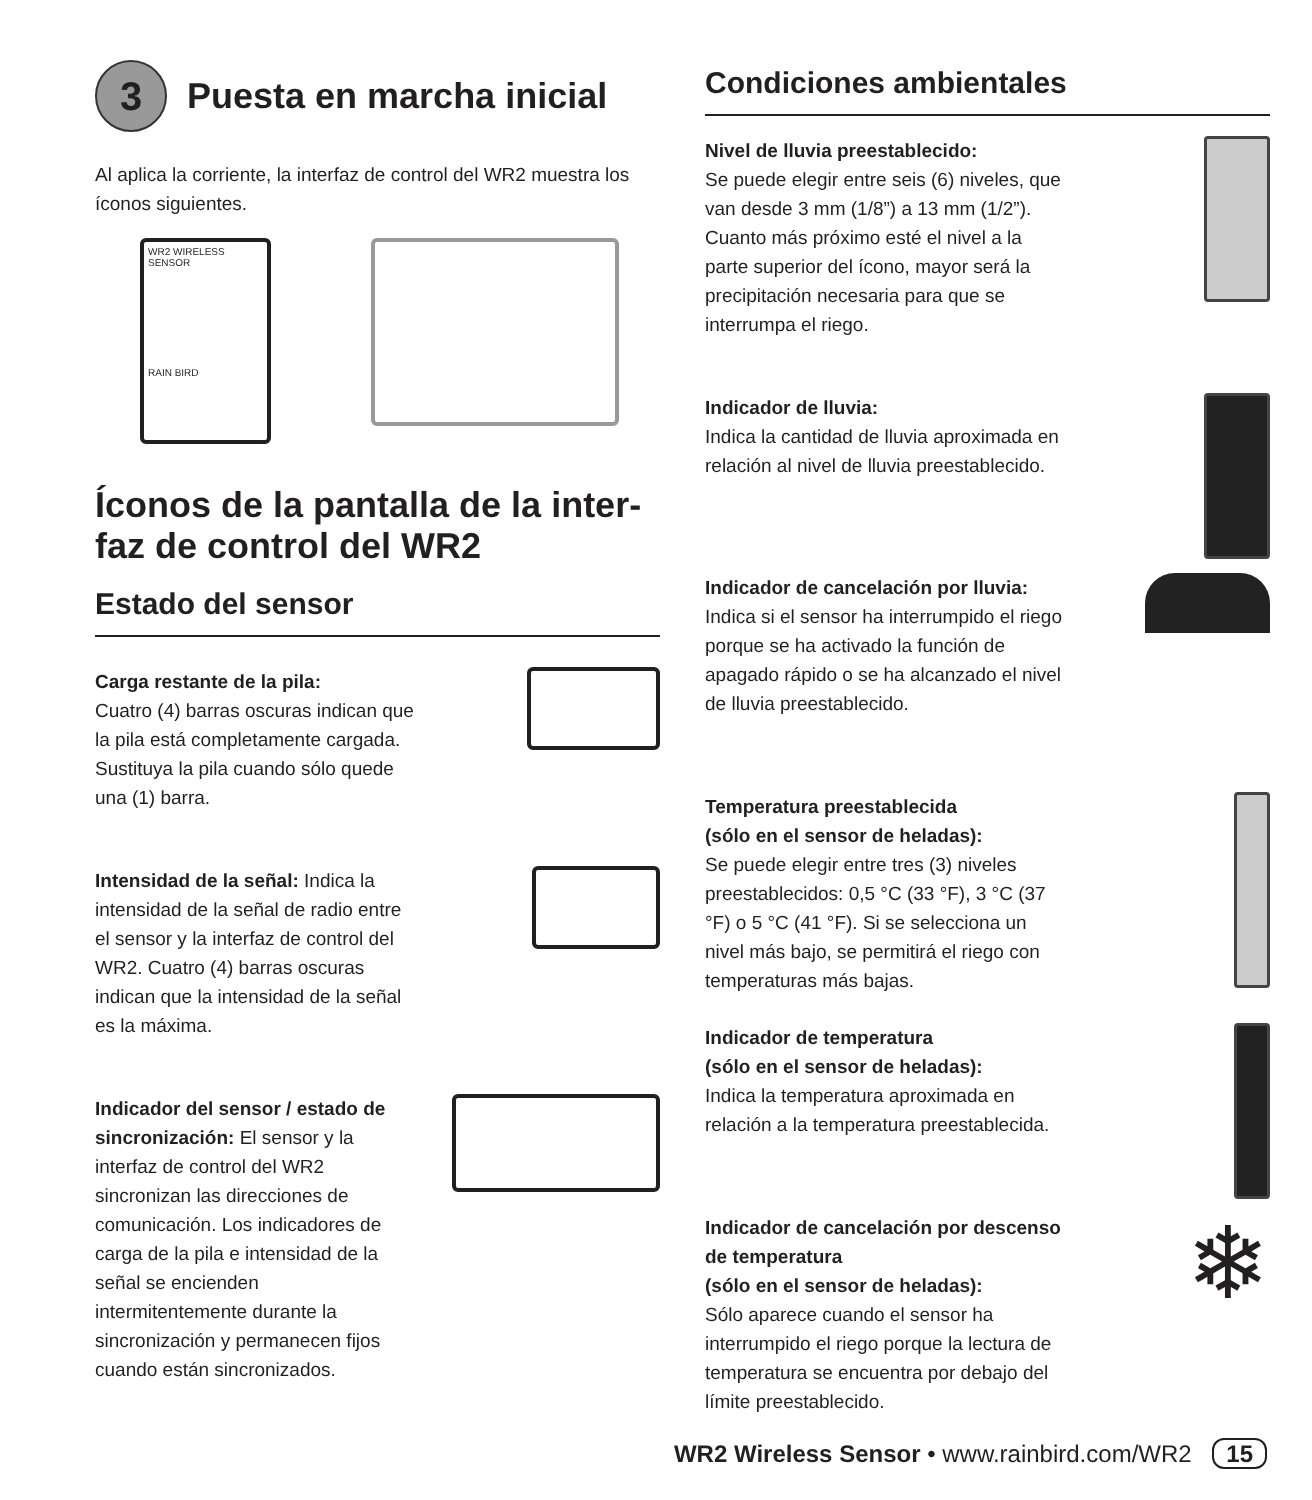3
Puesta en marcha inicial
Al aplica la corriente, la interfaz de control del WR2 muestra los íconos siguientes.
WR2 WIRELESS SENSOR
RAIN BIRD
Íconos de la pantalla de la inter-faz de control del WR2
Estado del sensor
Carga restante de la pila:
Cuatro (4) barras oscuras indican que la pila está completamente cargada. Sustituya la pila cuando sólo quede una (1) barra.
Intensidad de la señal: Indica la intensidad de la señal de radio entre el sensor y la interfaz de control del WR2. Cuatro (4) barras oscuras indican que la intensidad de la señal es la máxima.
Indicador del sensor / estado de sincronización: El sensor y la interfaz de control del WR2 sincronizan las direcciones de comunicación. Los indicadores de carga de la pila e intensidad de la señal se encienden intermitentemente durante la sincronización y permanecen fijos cuando están sincronizados.
Condiciones ambientales
Nivel de lluvia preestablecido:
Se puede elegir entre seis (6) niveles, que van desde 3 mm (1/8”) a 13 mm (1/2”). Cuanto más próximo esté el nivel a la parte superior del ícono, mayor será la precipitación necesaria para que se interrumpa el riego.
Indicador de lluvia:
Indica la cantidad de lluvia aproximada en relación al nivel de lluvia preestablecido.
Indicador de cancelación por lluvia:
Indica si el sensor ha interrumpido el riego porque se ha activado la función de apagado rápido o se ha alcanzado el nivel de lluvia preestablecido.
Temperatura preestablecida
(sólo en el sensor de heladas):
Se puede elegir entre tres (3) niveles preestablecidos: 0,5 °C (33 °F), 3 °C (37 °F) o 5 °C (41 °F). Si se selecciona un nivel más bajo, se permitirá el riego con temperaturas más bajas.
Indicador de temperatura
(sólo en el sensor de heladas):
Indica la temperatura aproximada en relación a la temperatura preestablecida.
Indicador de cancelación por descenso de temperatura
(sólo en el sensor de heladas):
Sólo aparece cuando el sensor ha interrumpido el riego porque la lectura de temperatura se encuentra por debajo del límite preestablecido.
❄
WR2 Wireless Sensor • www.rainbird.com/WR2 15